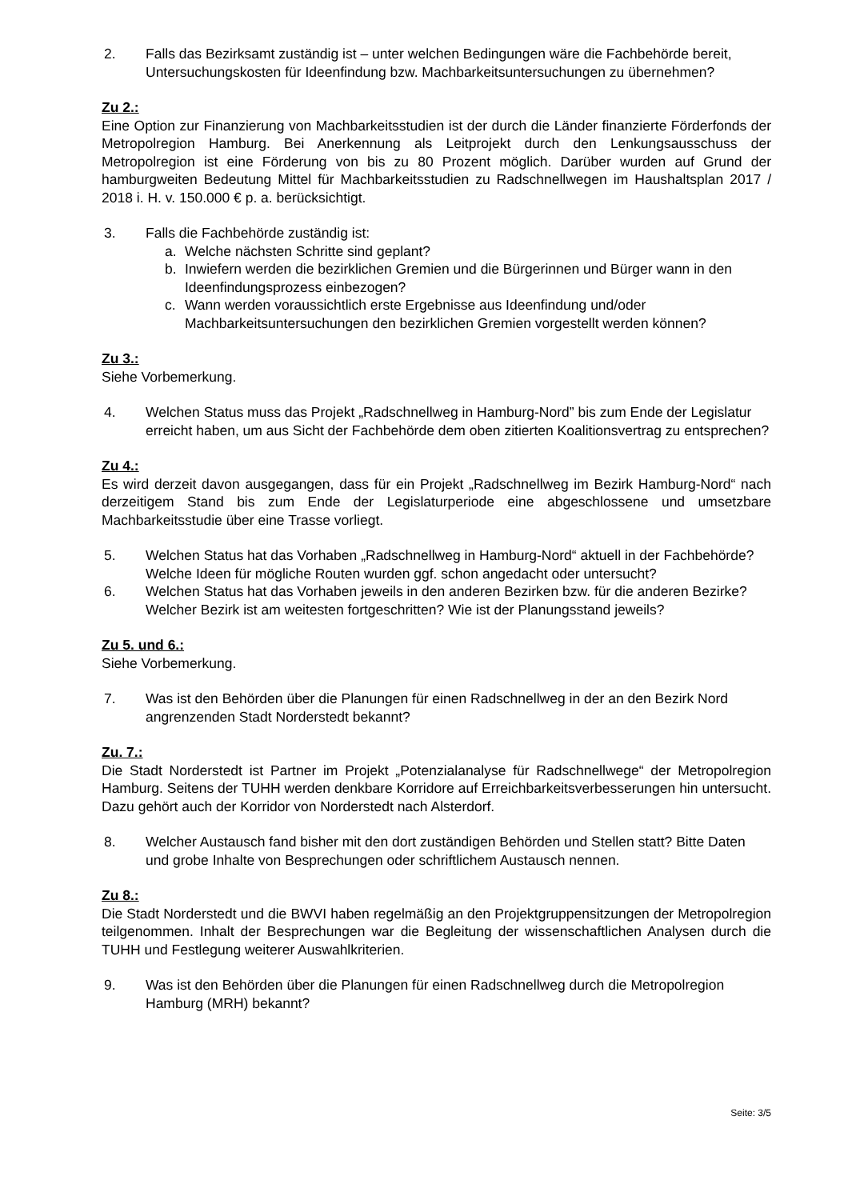2. Falls das Bezirksamt zuständig ist – unter welchen Bedingungen wäre die Fachbehörde bereit, Untersuchungskosten für Ideenfindung bzw. Machbarkeitsuntersuchungen zu übernehmen?
Zu 2.:
Eine Option zur Finanzierung von Machbarkeitsstudien ist der durch die Länder finanzierte Förderfonds der Metropolregion Hamburg. Bei Anerkennung als Leitprojekt durch den Lenkungsausschuss der Metropolregion ist eine Förderung von bis zu 80 Prozent möglich. Darüber wurden auf Grund der hamburgweiten Bedeutung Mittel für Machbarkeitsstudien zu Radschnellwegen im Haushaltsplan 2017 / 2018 i. H. v. 150.000 € p. a. berücksichtigt.
3. Falls die Fachbehörde zuständig ist:
a. Welche nächsten Schritte sind geplant?
b. Inwiefern werden die bezirklichen Gremien und die Bürgerinnen und Bürger wann in den Ideenfindungsprozess einbezogen?
c. Wann werden voraussichtlich erste Ergebnisse aus Ideenfindung und/oder Machbarkeitsuntersuchungen den bezirklichen Gremien vorgestellt werden können?
Zu 3.:
Siehe Vorbemerkung.
4. Welchen Status muss das Projekt „Radschnellweg in Hamburg-Nord” bis zum Ende der Legislatur erreicht haben, um aus Sicht der Fachbehörde dem oben zitierten Koalitionsvertrag zu entsprechen?
Zu 4.:
Es wird derzeit davon ausgegangen, dass für ein Projekt „Radschnellweg im Bezirk Hamburg-Nord“ nach derzeitigem Stand bis zum Ende der Legislaturperiode eine abgeschlossene und umsetzbare Machbarkeitsstudie über eine Trasse vorliegt.
5. Welchen Status hat das Vorhaben „Radschnellweg in Hamburg-Nord“ aktuell in der Fachbehörde? Welche Ideen für mögliche Routen wurden ggf. schon angedacht oder untersucht?
6. Welchen Status hat das Vorhaben jeweils in den anderen Bezirken bzw. für die anderen Bezirke? Welcher Bezirk ist am weitesten fortgeschritten? Wie ist der Planungsstand jeweils?
Zu 5. und 6.:
Siehe Vorbemerkung.
7. Was ist den Behörden über die Planungen für einen Radschnellweg in der an den Bezirk Nord angrenzenden Stadt Norderstedt bekannt?
Zu. 7.:
Die Stadt Norderstedt ist Partner im Projekt „Potenzialanalyse für Radschnellwege“ der Metropolregion Hamburg. Seitens der TUHH werden denkbare Korridore auf Erreichbarkeitsverbesserungen hin untersucht. Dazu gehört auch der Korridor von Norderstedt nach Alsterdorf.
8. Welcher Austausch fand bisher mit den dort zuständigen Behörden und Stellen statt? Bitte Daten und grobe Inhalte von Besprechungen oder schriftlichem Austausch nennen.
Zu 8.:
Die Stadt Norderstedt und die BWVI haben regelmäßig an den Projektgruppensitzungen der Metropolregion teilgenommen. Inhalt der Besprechungen war die Begleitung der wissenschaftlichen Analysen durch die TUHH und Festlegung weiterer Auswahlkriterien.
9. Was ist den Behörden über die Planungen für einen Radschnellweg durch die Metropolregion Hamburg (MRH) bekannt?
Seite: 3/5